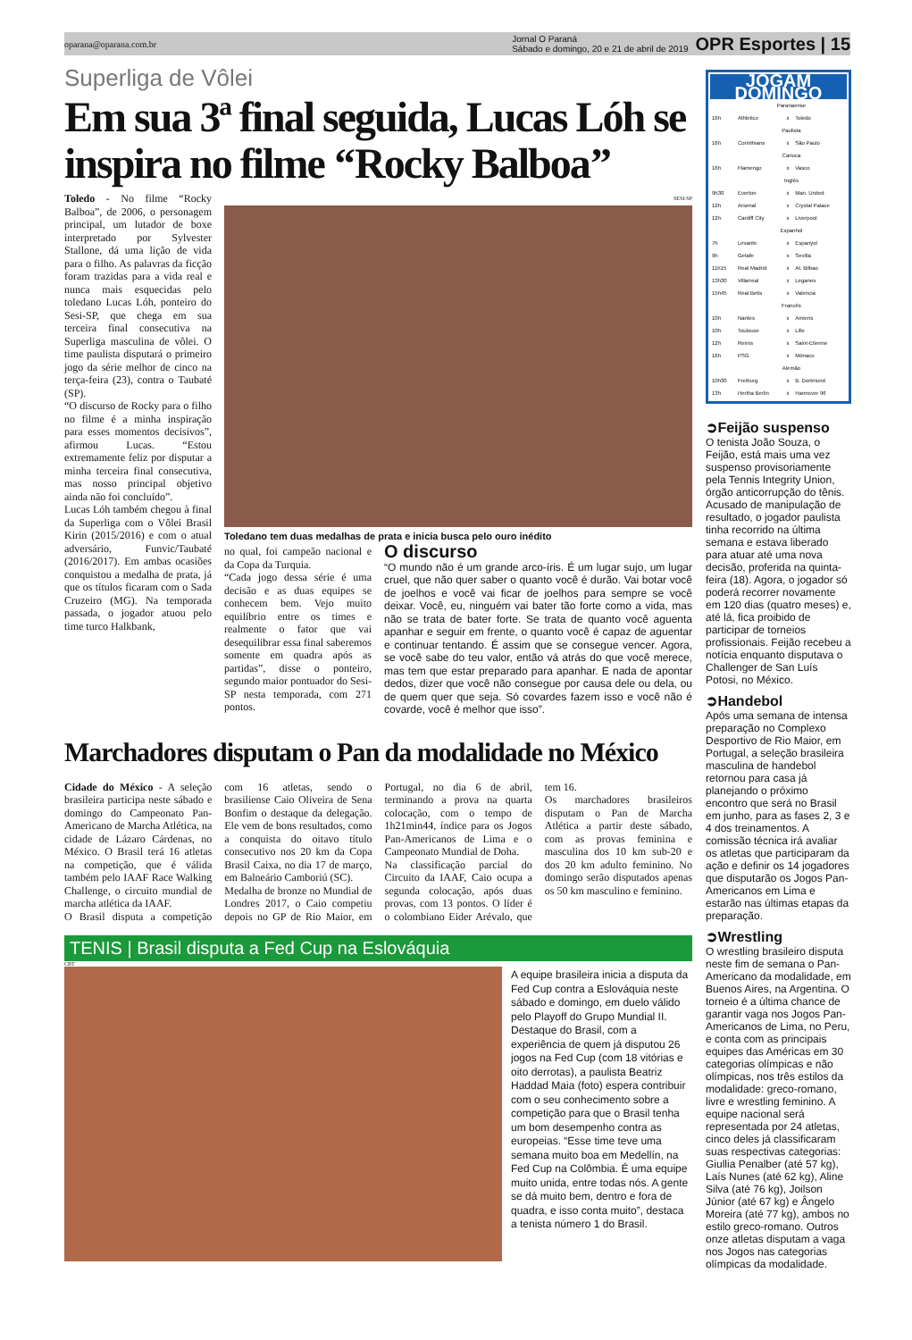oparana@oparana.com.br Jornal O Paraná
Sábado e domingo, 20 e 21 de abril de 2019 OPR Esportes | 15
Superliga de Vôlei
Em sua 3ª final seguida, Lucas Lóh se inspira no filme ‘‘Rocky Balboa’’
Toledo - No filme “Rocky Balboa”, de 2006, o personagem principal, um lutador de boxe interpretado por Sylvester Stallone, dá uma lição de vida para o filho. As palavras da ficção foram trazidas para a vida real e nunca mais esquecidas pelo toledano Lucas Lóh, ponteiro do Sesi-SP, que chega em sua terceira final consecutiva na Superliga masculina de vôlei. O time paulista disputará o primeiro jogo da série melhor de cinco na terça-feira (23), contra o Taubaté (SP).
“O discurso de Rocky para o filho no filme é a minha inspiração para esses momentos decisivos”, afirmou Lucas. “Estou extremamente feliz por disputar a minha terceira final consecutiva, mas nosso principal objetivo ainda não foi concluído”.
Lucas Lóh também chegou à final da Superliga com o Vôlei Brasil Kirin (2015/2016) e com o atual adversário, Funvic/Taubaté (2016/2017). Em ambas ocasiões conquistou a medalha de prata, já que os títulos ficaram com o Sada Cruzeiro (MG). Na temporada passada, o jogador atuou pelo time turco Halkbank,
SESI-SP
Toledano tem duas medalhas de prata e inicia busca pelo ouro inédito
no qual, foi campeão nacional e da Copa da Turquia.
“Cada jogo dessa série é uma decisão e as duas equipes se conhecem bem. Vejo muito equilíbrio entre os times e realmente o fator que vai desequilibrar essa final saberemos somente em quadra após as partidas”, disse o ponteiro, segundo maior pontuador do Sesi-SP nesta temporada, com 271 pontos.
O discurso
“O mundo não é um grande arco-íris. É um lugar sujo, um lugar cruel, que não quer saber o quanto você é durão. Vai botar você de joelhos e você vai ficar de joelhos para sempre se você deixar. Você, eu, ninguém vai bater tão forte como a vida, mas não se trata de bater forte. Se trata de quanto você aguenta apanhar e seguir em frente, o quanto você é capaz de aguentar e continuar tentando. É assim que se consegue vencer. Agora, se você sabe do teu valor, então vá atrás do que você merece, mas tem que estar preparado para apanhar. E nada de apontar dedos, dizer que você não consegue por causa dele ou dela, ou de quem quer que seja. Só covardes fazem isso e você não é covarde, você é melhor que isso”.
Marchadores disputam o Pan da modalidade no México
Cidade do México - A seleção brasileira participa neste sábado e domingo do Campeonato Pan-Americano de Marcha Atlética, na cidade de Lázaro Cárdenas, no México. O Brasil terá 16 atletas na competição, que é válida também pelo IAAF Race Walking Challenge, o circuito mundial de marcha atlética da IAAF.
O Brasil disputa a competição com 16 atletas, sendo o brasiliense Caio Oliveira de Sena Bonfim o destaque da delegação. Ele vem de bons resultados, como a conquista do oitavo título consecutivo nos 20 km da Copa Brasil Caixa, no dia 17 de março, em Balneário Camboriú (SC).
Medalha de bronze no Mundial de Londres 2017, o Caio competiu depois no GP de Rio Maior, em Portugal, no dia 6 de abril, terminando a prova na quarta colocação, com o tempo de 1h21min44, índice para os Jogos Pan-Americanos de Lima e o Campeonato Mundial de Doha.
Na classificação parcial do Circuito da IAAF, Caio ocupa a segunda colocação, após duas provas, com 13 pontos. O líder é o colombiano Eider Arévalo, que tem 16.
Os marchadores brasileiros disputam o Pan de Marcha Atlética a partir deste sábado, com as provas feminina e masculina dos 10 km sub-20 e dos 20 km adulto feminino. No domingo serão disputados apenas os 50 km masculino e feminino.
TENIS | Brasil disputa a Fed Cup na Eslováquia
CBT
A equipe brasileira inicia a disputa da Fed Cup contra a Eslováquia neste sábado e domingo, em duelo válido pelo Playoff do Grupo Mundial II. Destaque do Brasil, com a experiência de quem já disputou 26 jogos na Fed Cup (com 18 vitórias e oito derrotas), a paulista Beatriz Haddad Maia (foto) espera contribuir com o seu conhecimento sobre a competição para que o Brasil tenha um bom desempenho contra as europeias. “Esse time teve uma semana muito boa em Medellín, na Fed Cup na Colômbia. É uma equipe muito unida, entre todas nós. A gente se dá muito bem, dentro e fora de quadra, e isso conta muito”, destaca a tenista número 1 do Brasil.
JOGAM DOMINGO
| | Paranaense | | |
| 16h | Athletico | x | Toledo |
| | Paulista | | |
| 16h | Corinthians | x | São Paulo |
| | Carioca | | |
| 16h | Flamengo | x | Vasco |
| | Inglês | | |
| 9h30 | Everton | x | Man. United |
| 12h | Arsenal | x | Crystal Palace |
| 12h | Cardiff City | x | Liverpool |
| | Espanhol | | |
| 7h | Levante | x | Espanyol |
| 9h | Getafe | x | Sevilla |
| 11h15 | Real Madrid | x | At. Bilbao |
| 13h30 | Villarreal | x | Leganes |
| 15h45 | Real Betis | x | Valencia |
| | Francês | | |
| 10h | Nantes | x | Amiens |
| 10h | Toulouse | x | Lille |
| 12h | Reims | x | Saint-Etienne |
| 16h | PSG | x | Mônaco |
| | Alemão | | |
| 10h30 | Freiburg | x | B. Dortmund |
| 13h | Hertha Berlin | x | Hannover 96 |
➲Feijão suspenso
O tenista João Souza, o Feijão, está mais uma vez suspenso provisoriamente pela Tennis Integrity Union, órgão anticorrupção do tênis. Acusado de manipulação de resultado, o jogador paulista tinha recorrido na última semana e estava liberado para atuar até uma nova decisão, proferida na quinta-feira (18). Agora, o jogador só poderá recorrer novamente em 120 dias (quatro meses) e, até lá, fica proibido de participar de torneios profissionais. Feijão recebeu a notícia enquanto disputava o Challenger de San Luís Potosi, no México.
➲Handebol
Após uma semana de intensa preparação no Complexo Desportivo de Rio Maior, em Portugal, a seleção brasileira masculina de handebol retornou para casa já planejando o próximo encontro que será no Brasil em junho, para as fases 2, 3 e 4 dos treinamentos. A comissão técnica irá avaliar os atletas que participaram da ação e definir os 14 jogadores que disputarão os Jogos Pan-Americanos em Lima e estarão nas últimas etapas da preparação.
➲Wrestling
O wrestling brasileiro disputa neste fim de semana o Pan-Americano da modalidade, em Buenos Aires, na Argentina. O torneio é a última chance de garantir vaga nos Jogos Pan-Americanos de Lima, no Peru, e conta com as principais equipes das Américas em 30 categorias olímpicas e não olímpicas, nos três estilos da modalidade: greco-romano, livre e wrestling feminino. A equipe nacional será representada por 24 atletas, cinco deles já classificaram suas respectivas categorias: Giullia Penalber (até 57 kg), Laís Nunes (até 62 kg), Aline Silva (até 76 kg), Joilson Júnior (até 67 kg) e Ângelo Moreira (até 77 kg), ambos no estilo greco-romano. Outros onze atletas disputam a vaga nos Jogos nas categorias olímpicas da modalidade.